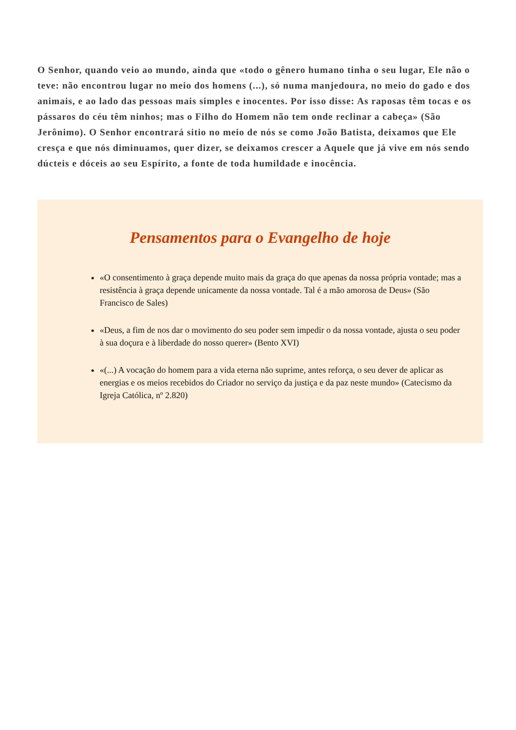O Senhor, quando veio ao mundo, ainda que «todo o gênero humano tinha o seu lugar, Ele não o teve: não encontrou lugar no meio dos homens (...), só numa manjedoura, no meio do gado e dos animais, e ao lado das pessoas mais simples e inocentes. Por isso disse: As raposas têm tocas e os pássaros do céu têm ninhos; mas o Filho do Homem não tem onde reclinar a cabeça» (São Jerônimo). O Senhor encontrará sitio no meio de nós se como João Batista, deixamos que Ele cresça e que nós diminuamos, quer dizer, se deixamos crescer a Aquele que já vive em nós sendo dúcteis e dóceis ao seu Espírito, a fonte de toda humildade e inocência.
Pensamentos para o Evangelho de hoje
«O consentimento à graça depende muito mais da graça do que apenas da nossa própria vontade; mas a resistência à graça depende unicamente da nossa vontade. Tal é a mão amorosa de Deus» (São Francisco de Sales)
«Deus, a fim de nos dar o movimento do seu poder sem impedir o da nossa vontade, ajusta o seu poder à sua doçura e à liberdade do nosso querer» (Bento XVI)
«(...) A vocação do homem para a vida eterna não suprime, antes reforça, o seu dever de aplicar as energias e os meios recebidos do Criador no serviço da justiça e da paz neste mundo» (Catecismo da Igreja Católica, nº 2.820)